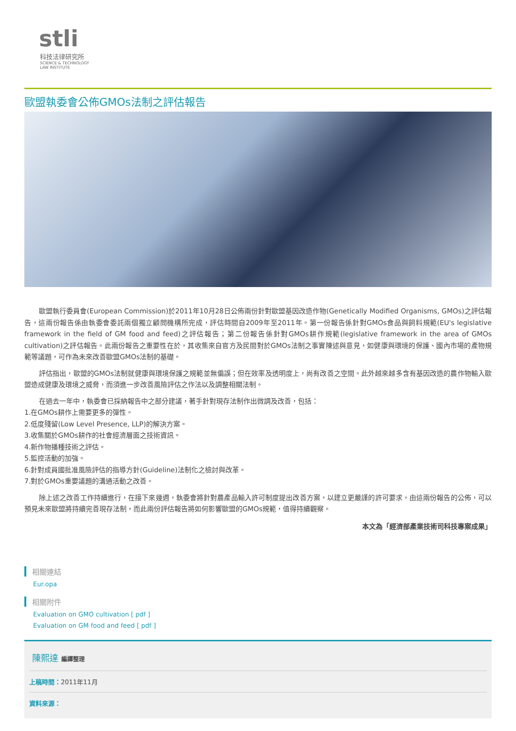stli
科技法律研究所
SCIENCE & TECHNOLOGY
LAW INSTITUTE
歐盟執委會公佈GMOs法制之評估報告
歐盟執行委員會(European Commission)於2011年10月28日公佈兩份針對歐盟基因改造作物(Genetically Modified Organisms, GMOs)之評估報告，這兩份報告係由執委會委託兩個獨立顧問機構所完成，評估時間自2009年至2011年。第一份報告係針對GMOs食品與飼料規範(EU's legislative framework in the field of GM food and feed)之評估報告；第二份報告係針對GMOs耕作規範(legislative framework in the area of GMOs cultivation)之評估報告。此兩份報告之重要性在於，其收集來自官方及民間對於GMOs法制之事實陳述與意見，如健康與環境的保護、國內市場的產物規範等議題，可作為未來改善歐盟GMOs法制的基礎。
評估指出，歐盟的GMOs法制就健康與環境保護之規範並無偏誤；但在效率及透明度上，尚有改善之空間。此外越來越多含有基因改造的農作物輸入歐盟造成健康及環境之威脅，而須進一步改善風險評估之作法以及調整相關法制。
在過去一年中，執委會已採納報告中之部分建議，著手針對現存法制作出微調及改善，包括：
1.在GMOs耕作上需要更多的彈性。
2.低度殘留(Low Level Presence, LLP)的解決方案。
3.收集關於GMOs耕作的社會經濟層面之技術資訊。
4.新作物播種技術之評估。
5.監控活動的加強。
6.針對成員國批准風險評估的指導方針(Guideline)法制化之檢討與改革。
7.對於GMOs重要議題的溝通活動之改善。
除上述之改善工作持續進行，在接下來幾週，執委會將針對農產品輸入許可制度提出改善方案，以建立更嚴謹的許可要求。由這兩份報告的公佈，可以預見未來歐盟將持續完善現存法制，而此兩份評估報告將如何影響歐盟的GMOs規範，值得持續觀察。
本文為「經濟部產業技術司科技專案成果」
相關連結
Eur.opa
相關附件
Evaluation on GMO cultivation [ pdf ]
Evaluation on GM food and feed [ pdf ]
陳熙達 編譯整理
上稿時間：2011年11月
資料來源：